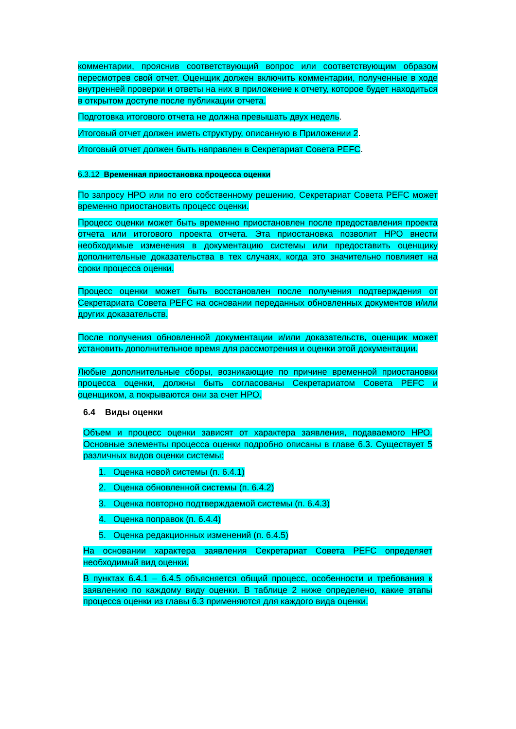комментарии, прояснив соответствующий вопрос или соответствующим образом пересмотрев свой отчет. Оценщик должен включить комментарии, полученные в ходе внутренней проверки и ответы на них в приложение к отчету, которое будет находиться в открытом доступе после публикации отчета.
Подготовка итогового отчета не должна превышать двух недель.
Итоговый отчет должен иметь структуру, описанную в Приложении 2.
Итоговый отчет должен быть направлен в Секретариат Совета PEFC.
6.3.12 Временная приостановка процесса оценки
По запросу НРО или по его собственному решению, Секретариат Совета PEFC может временно приостановить процесс оценки.
Процесс оценки может быть временно приостановлен после предоставления проекта отчета или итогового проекта отчета. Эта приостановка позволит НРО внести необходимые изменения в документацию системы или предоставить оценщику дополнительные доказательства в тех случаях, когда это значительно повлияет на сроки процесса оценки.
Процесс оценки может быть восстановлен после получения подтверждения от Секретариата Совета PEFC на основании переданных обновленных документов и/или других доказательств.
После получения обновленной документации и/или доказательств, оценщик может установить дополнительное время для рассмотрения и оценки этой документации.
Любые дополнительные сборы, возникающие по причине временной приостановки процесса оценки, должны быть согласованы Секретариатом Совета PEFC и оценщиком, а покрываются они за счет НРО.
6.4 Виды оценки
Объем и процесс оценки зависят от характера заявления, подаваемого НРО. Основные элементы процесса оценки подробно описаны в главе 6.3. Существует 5 различных видов оценки системы:
1. Оценка новой системы (п. 6.4.1)
2. Оценка обновленной системы (п. 6.4.2)
3. Оценка повторно подтверждаемой системы (п. 6.4.3)
4. Оценка поправок (п. 6.4.4)
5. Оценка редакционных изменений (п. 6.4.5)
На основании характера заявления Секретариат Совета PEFC определяет необходимый вид оценки.
В пунктах 6.4.1 – 6.4.5 объясняется общий процесс, особенности и требования к заявлению по каждому виду оценки. В таблице 2 ниже определено, какие этапы процесса оценки из главы 6.3 применяются для каждого вида оценки.